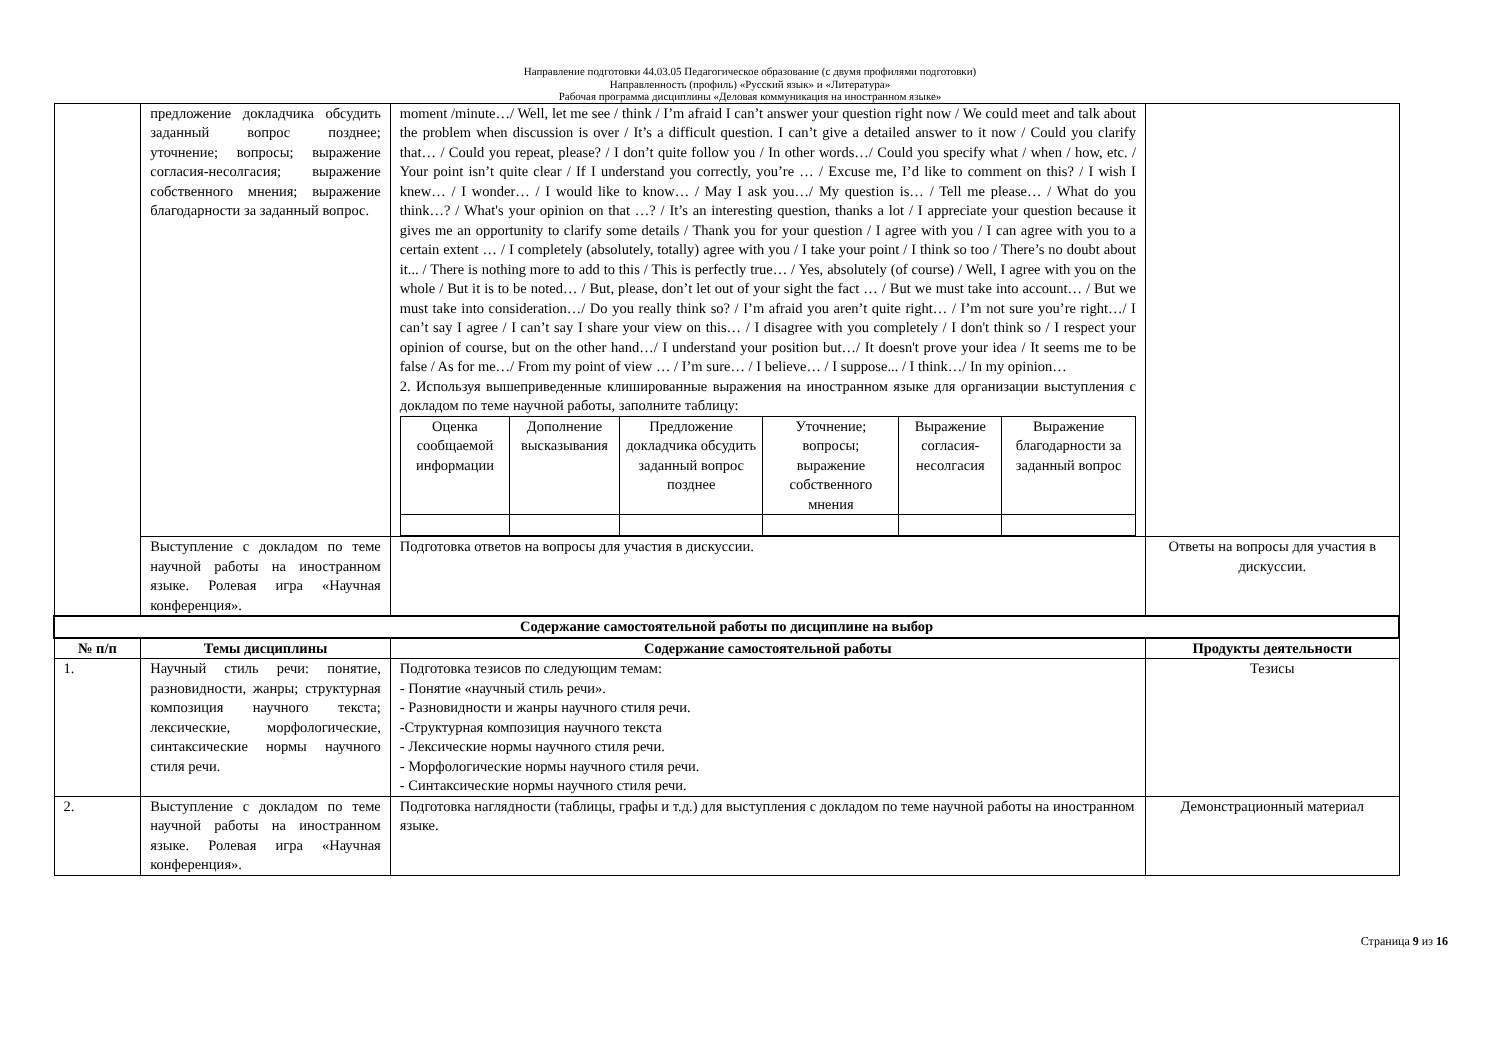Направление подготовки 44.03.05 Педагогическое образование (с двумя профилями подготовки)
Направленность (профиль) «Русский язык» и «Литература»
Рабочая программа дисциплины «Деловая коммуникация на иностранном языке»
| | предложение докладчика обсудить заданный вопрос позднее; уточнение; вопросы; выражение согласия-несолгасия; выражение собственного мнения; выражение благодарности за заданный вопрос. | moment /minute…/ Well, let me see / think / I’m afraid I can’t answer your question right now / We could meet and talk about the problem when discussion is over / It’s a difficult question. I can’t give a detailed answer to it now / Could you clarify that… / Could you repeat, please? / I don’t quite follow you / In other words…/ Could you specify what / when / how, etc. / Your point isn’t quite clear / If I understand you correctly, you’re … / Excuse me, I’d like to comment on this? / I wish I knew… / I wonder… / I would like to know… / May I ask you…/ My question is… / Tell me please… / What do you think…? / What's your opinion on that …? / It’s an interesting question, thanks a lot / I appreciate your question because it gives me an opportunity to clarify some details / Thank you for your question / I agree with you / I can agree with you to a certain extent … / I completely (absolutely, totally) agree with you / I take your point / I think so too / There’s no doubt about it... / There is nothing more to add to this / This is perfectly true… / Yes, absolutely (of course) / Well, I agree with you on the whole / But it is to be noted… / But, please, don’t let out of your sight the fact … / But we must take into account… / But we must take into consideration…/ Do you really think so? / I’m afraid you aren’t quite right… / I’m not sure you’re right…/ I can’t say I agree / I can’t say I share your view on this… / I disagree with you completely / I don't think so / I respect your opinion of course, but on the other hand…/ I understand your position but…/ It doesn't prove your idea / It seems me to be false / As for me…/ From my point of view … / I’m sure… / I believe… / I suppose... / I think…/ In my opinion… 2. Используя вышеприведенные клишированные выражения на иностранном языке для организации выступления с докладом по теме научной работы, заполните таблицу: / Оценка сообщаемой информации / Дополнение высказывания / Предложение докладчика обсудить заданный вопрос позднее / Уточнение; вопросы; выражение собственного мнения / Выражение согласия-несолгасия / Выражение благодарности за заданный вопрос / | |
| | Выступление с докладом по теме научной работы на иностранном языке. Ролевая игра «Научная конференция». | Подготовка ответов на вопросы для участия в дискуссии. | Ответы на вопросы для участия в дискуссии. |
| Содержание самостоятельной работы по дисциплине на выбор | | | |
| № п/п | Темы дисциплины | Содержание самостоятельной работы | Продукты деятельности |
| 1. | Научный стиль речи: понятие, разновидности, жанры; структурная композиция научного текста; лексические, морфологические, синтаксические нормы научного стиля речи. | Подготовка тезисов по следующим темам: - Понятие «научный стиль речи». - Разновидности и жанры научного стиля речи. -Структурная композиция научного текста - Лексические нормы научного стиля речи. - Морфологические нормы научного стиля речи. - Синтаксические нормы научного стиля речи. | Тезисы |
| 2. | Выступление с докладом по теме научной работы на иностранном языке. Ролевая игра «Научная конференция». | Подготовка наглядности (таблицы, графы и т.д.) для выступления с докладом по теме научной работы на иностранном языке. | Демонстрационный материал |
Страница 9 из 16